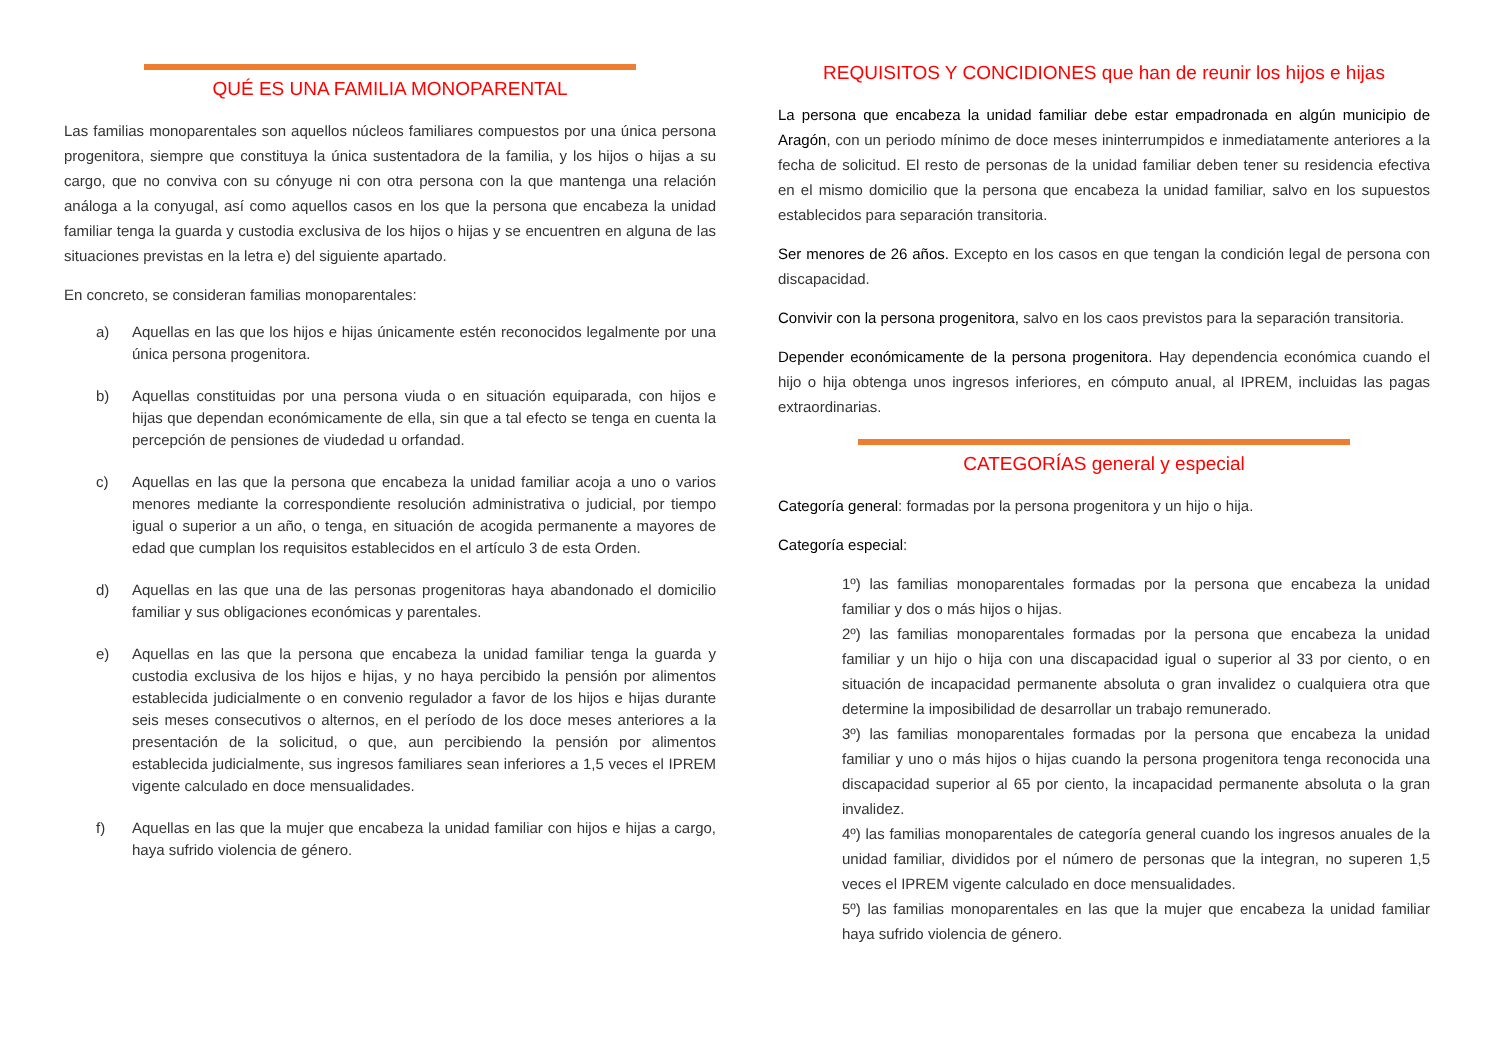QUÉ ES UNA FAMILIA MONOPARENTAL
Las familias monoparentales son aquellos núcleos familiares compuestos por una única persona progenitora, siempre que constituya la única sustentadora de la familia, y los hijos o hijas a su cargo, que no conviva con su cónyuge ni con otra persona con la que mantenga una relación análoga a la conyugal, así como aquellos casos en los que la persona que encabeza la unidad familiar tenga la guarda y custodia exclusiva de los hijos o hijas y se encuentren en alguna de las situaciones previstas en la letra e) del siguiente apartado.
En concreto, se consideran familias monoparentales:
a) Aquellas en las que los hijos e hijas únicamente estén reconocidos legalmente por una única persona progenitora.
b) Aquellas constituidas por una persona viuda o en situación equiparada, con hijos e hijas que dependan económicamente de ella, sin que a tal efecto se tenga en cuenta la percepción de pensiones de viudedad u orfandad.
c) Aquellas en las que la persona que encabeza la unidad familiar acoja a uno o varios menores mediante la correspondiente resolución administrativa o judicial, por tiempo igual o superior a un año, o tenga, en situación de acogida permanente a mayores de edad que cumplan los requisitos establecidos en el artículo 3 de esta Orden.
d) Aquellas en las que una de las personas progenitoras haya abandonado el domicilio familiar y sus obligaciones económicas y parentales.
e) Aquellas en las que la persona que encabeza la unidad familiar tenga la guarda y custodia exclusiva de los hijos e hijas, y no haya percibido la pensión por alimentos establecida judicialmente o en convenio regulador a favor de los hijos e hijas durante seis meses consecutivos o alternos, en el período de los doce meses anteriores a la presentación de la solicitud, o que, aun percibiendo la pensión por alimentos establecida judicialmente, sus ingresos familiares sean inferiores a 1,5 veces el IPREM vigente calculado en doce mensualidades.
f) Aquellas en las que la mujer que encabeza la unidad familiar con hijos e hijas a cargo, haya sufrido violencia de género.
REQUISITOS Y CONCIDIONES que han de reunir los hijos e hijas
La persona que encabeza la unidad familiar debe estar empadronada en algún municipio de Aragón, con un periodo mínimo de doce meses ininterrumpidos e inmediatamente anteriores a la fecha de solicitud. El resto de personas de la unidad familiar deben tener su residencia efectiva en el mismo domicilio que la persona que encabeza la unidad familiar, salvo en los supuestos establecidos para separación transitoria.
Ser menores de 26 años. Excepto en los casos en que tengan la condición legal de persona con discapacidad.
Convivir con la persona progenitora, salvo en los caos previstos para la separación transitoria.
Depender económicamente de la persona progenitora. Hay dependencia económica cuando el hijo o hija obtenga unos ingresos inferiores, en cómputo anual, al IPREM, incluidas las pagas extraordinarias.
CATEGORÍAS general y especial
Categoría general: formadas por la persona progenitora y un hijo o hija.
Categoría especial:
1º) las familias monoparentales formadas por la persona que encabeza la unidad familiar y dos o más hijos o hijas.
2º) las familias monoparentales formadas por la persona que encabeza la unidad familiar y un hijo o hija con una discapacidad igual o superior al 33 por ciento, o en situación de incapacidad permanente absoluta o gran invalidez o cualquiera otra que determine la imposibilidad de desarrollar un trabajo remunerado.
3º) las familias monoparentales formadas por la persona que encabeza la unidad familiar y uno o más hijos o hijas cuando la persona progenitora tenga reconocida una discapacidad superior al 65 por ciento, la incapacidad permanente absoluta o la gran invalidez.
4º) las familias monoparentales de categoría general cuando los ingresos anuales de la unidad familiar, divididos por el número de personas que la integran, no superen 1,5 veces el IPREM vigente calculado en doce mensualidades.
5º) las familias monoparentales en las que la mujer que encabeza la unidad familiar haya sufrido violencia de género.